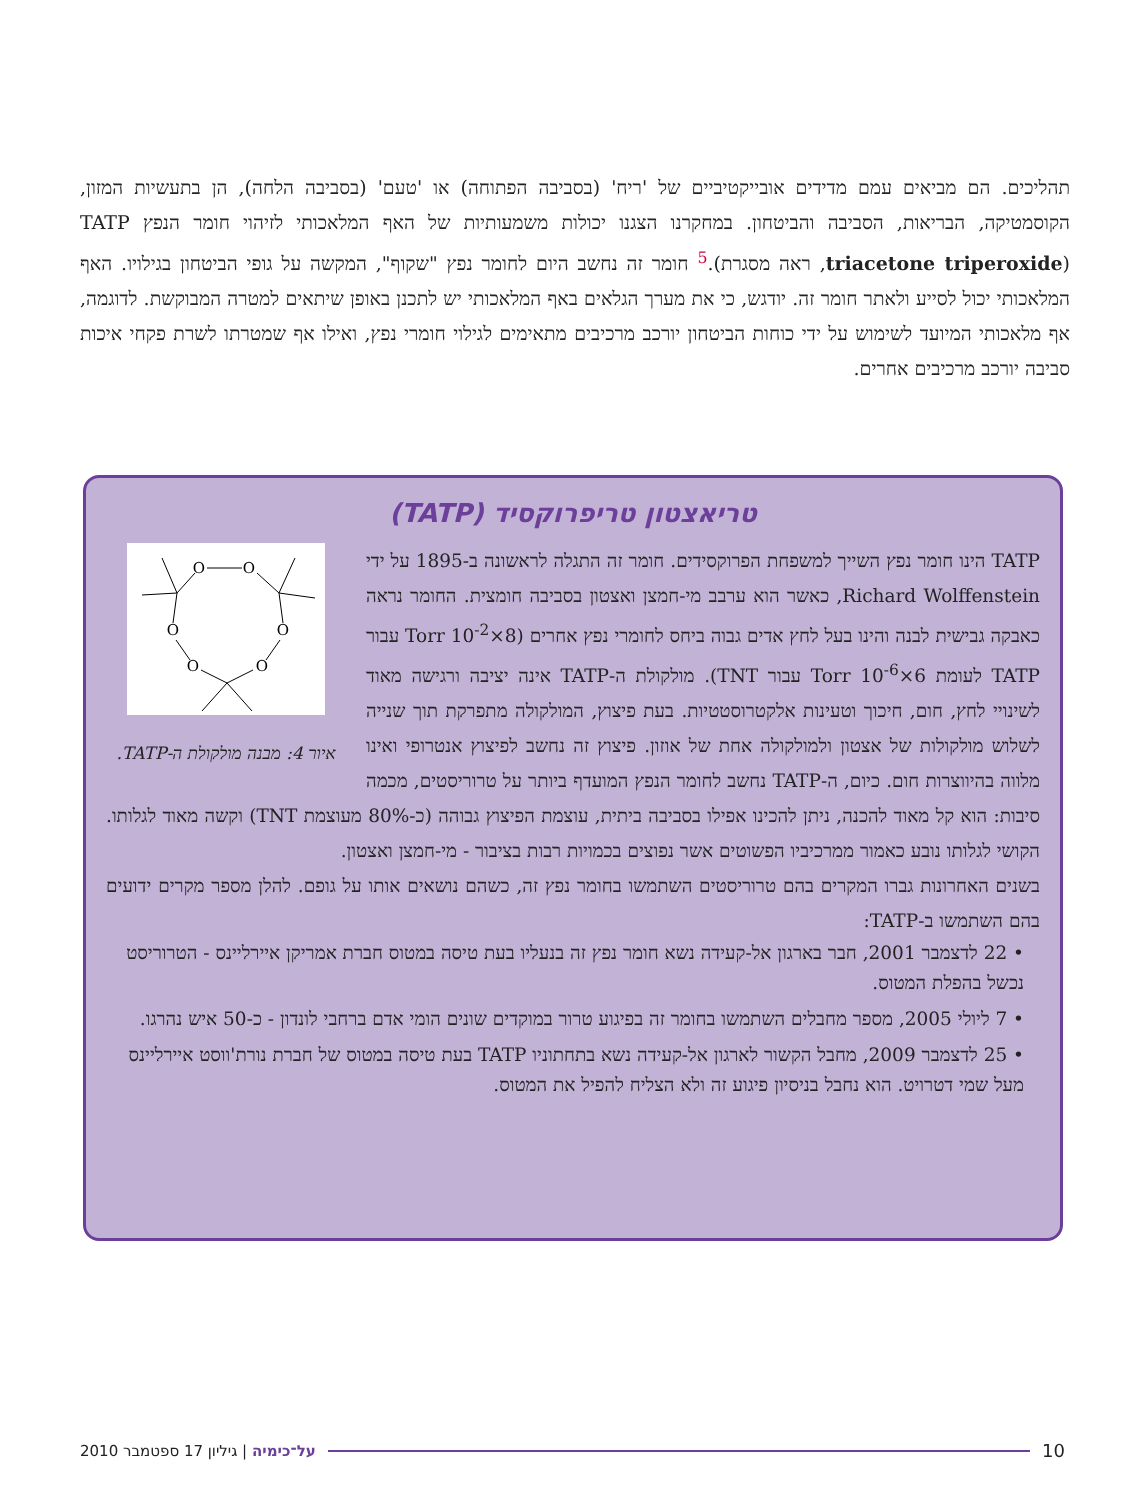תהליכים. הם מביאים עמם מדידים אובייקטיביים של 'ריח' (בסביבה הפתוחה) או 'טעם' (בסביבה הלחה), הן בתעשיות המזון, הקוסמטיקה, הבריאות, הסביבה והביטחון. במחקרנו הצגנו יכולות משמעותיות של האף המלאכותי לזיהוי חומר הנפץ TATP (triacetone triperoxide, ראה מסגרת).<sup>5</sup> חומר זה נחשב היום לחומר נפץ "שקוף", המקשה על גופי הביטחון בגילויו. האף המלאכותי יכול לסייע ולאתר חומר זה. יודגש, כי את מערך הגלאים באף המלאכותי יש לתכנן באופן שיתאים למטרה המבוקשת. לדוגמה, אף מלאכותי המיועד לשימוש על ידי כוחות הביטחון יורכב מרכיבים מתאימים לגילוי חומרי נפץ, ואילו אף שמטרתו לשרת פקחי איכות סביבה יורכב מרכיבים אחרים.
טריאצטון טריפרוקסיד (TATP)
O
O
O
O
O
O
איור 4: מבנה מולקולת ה-TATP.
TATP הינו חומר נפץ השייך למשפחת הפרוקסידים. חומר זה התגלה לראשונה ב-1895 על ידי Richard Wolffenstein, כאשר הוא ערבב מי-חמצן ואצטון בסביבה חומצית. החומר נראה כאבקה גבישית לבנה והינו בעל לחץ אדים גבוה ביחס לחומרי נפץ אחרים (8×10<sup>-2</sup> Torr עבור TATP לעומת 6×10<sup>-6</sup> Torr עבור TNT). מולקולת ה-TATP אינה יציבה ורגישה מאוד לשינויי לחץ, חום, חיכוך וטעינות אלקטרוסטטיות. בעת פיצוץ, המולקולה מתפרקת תוך שנייה לשלוש מולקולות של אצטון ולמולקולה אחת של אוזון. פיצוץ זה נחשב לפיצוץ אנטרופי ואינו מלווה בהיווצרות חום. כיום, ה-TATP נחשב לחומר הנפץ המועדף ביותר על טרוריסטים, מכמה סיבות: הוא קל מאוד להכנה, ניתן להכינו אפילו בסביבה ביתית, עוצמת הפיצוץ גבוהה (כ-80% מעוצמת TNT) וקשה מאוד לגלותו. הקושי לגלותו נובע כאמור ממרכיביו הפשוטים אשר נפוצים בכמויות רבות בציבור - מי-חמצן ואצטון.
בשנים האחרונות גברו המקרים בהם טרוריסטים השתמשו בחומר נפץ זה, כשהם נושאים אותו על גופם. להלן מספר מקרים ידועים בהם השתמשו ב-TATP:
• 22 לדצמבר 2001, חבר בארגון אל-קעידה נשא חומר נפץ זה בנעליו בעת טיסה במטוס חברת אמריקן איירליינס - הטרוריסט נכשל בהפלת המטוס.
• 7 ליולי 2005, מספר מחבלים השתמשו בחומר זה בפיגוע טרור במוקדים שונים הומי אדם ברחבי לונדון - כ-50 איש נהרגו.
• 25 לדצמבר 2009, מחבל הקשור לארגון אל-קעידה נשא בתחתוניו TATP בעת טיסה במטוס של חברת נורת'ווסט איירליינס מעל שמי דטרויט. הוא נחבל בניסיון פיגוע זה ולא הצליח להפיל את המטוס.
10 על־כימיה | גיליון 17 ספטמבר 2010